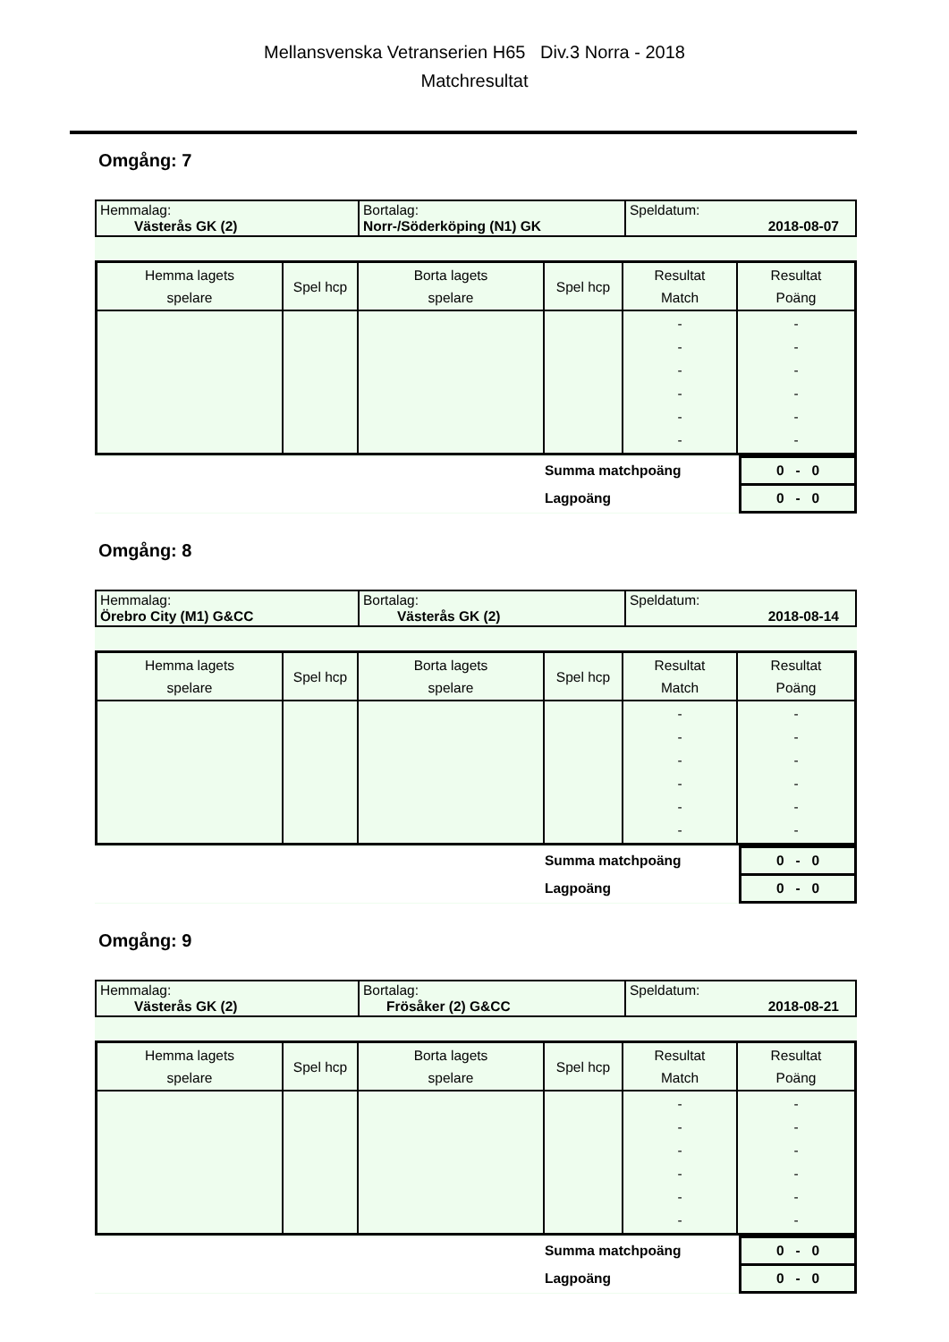Mellansvenska Vetranserien H65 Div.3 Norra - 2018
Matchresultat
Omgång: 7
| Hemmalag: Västerås GK (2) | Bortalag: Norr-/Söderköping (N1) GK | Speldatum: 2018-08-07 |
| Hemma lagets spelare | Spel hcp | Borta lagets spelare | Spel hcp | Resultat Match | Resultat Poäng |
| --- | --- | --- | --- | --- | --- |
| | | | | - - - - - - | - - - - - - |
| | Summa matchpoäng | 0 - 0 |
| | Lagpoäng | 0 - 0 |
Omgång: 8
| Hemmalag: Örebro City (M1) G&CC | Bortalag: Västerås GK (2) | Speldatum: 2018-08-14 |
| Hemma lagets spelare | Spel hcp | Borta lagets spelare | Spel hcp | Resultat Match | Resultat Poäng |
| --- | --- | --- | --- | --- | --- |
| | | | | - - - - - - | - - - - - - |
| | Summa matchpoäng | 0 - 0 |
| | Lagpoäng | 0 - 0 |
Omgång: 9
| Hemmalag: Västerås GK (2) | Bortalag: Frösåker (2) G&CC | Speldatum: 2018-08-21 |
| Hemma lagets spelare | Spel hcp | Borta lagets spelare | Spel hcp | Resultat Match | Resultat Poäng |
| --- | --- | --- | --- | --- | --- |
| | | | | - - - - - - | - - - - - - |
| | Summa matchpoäng | 0 - 0 |
| | Lagpoäng | 0 - 0 |